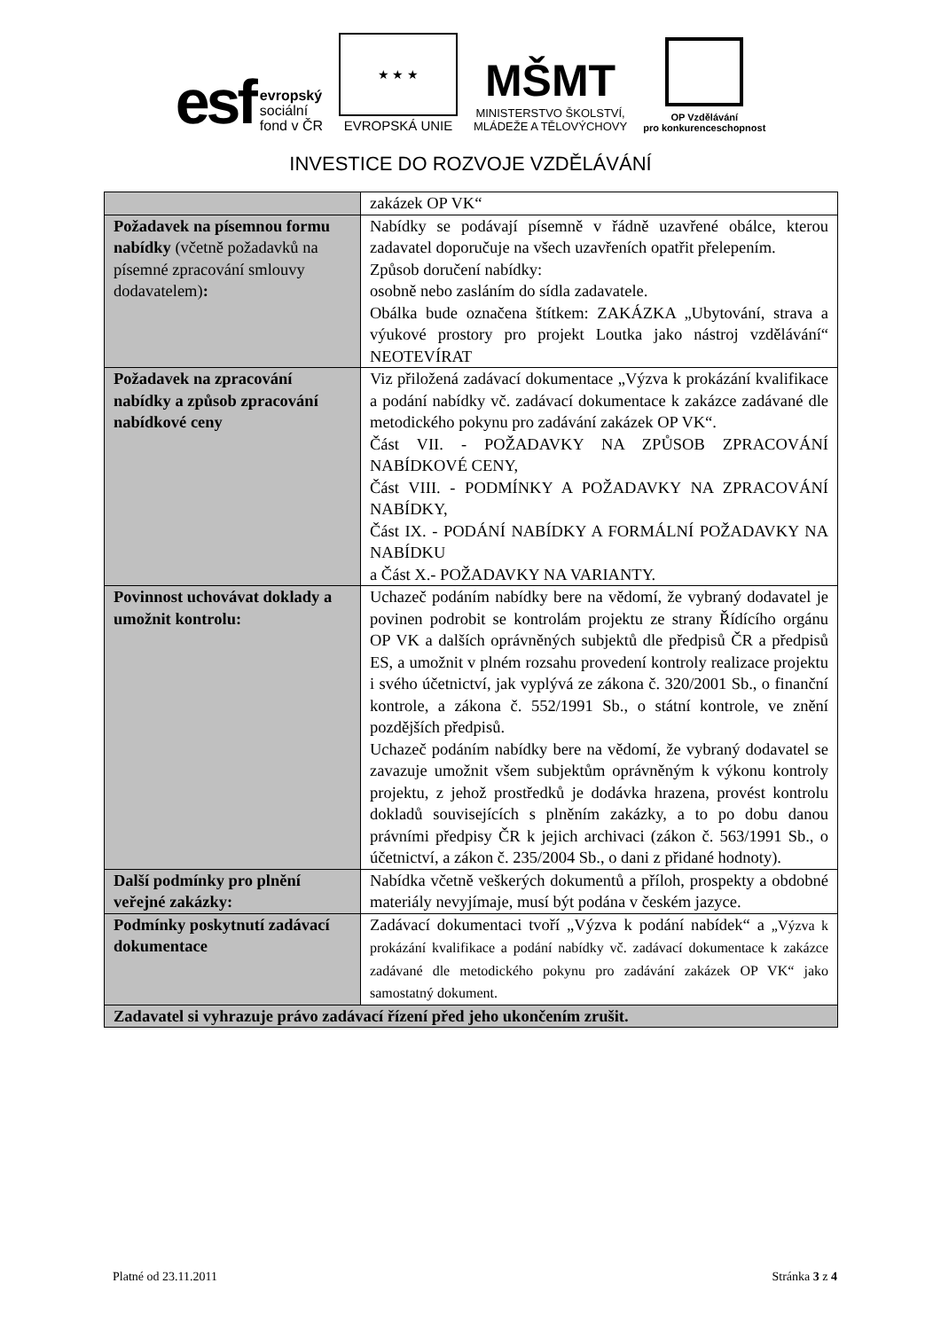esf evropský
sociální
fond v ČR
★ ★ ★
EVROPSKÁ UNIE
MŠMT
MINISTERSTVO ŠKOLSTVÍ,
MLÁDEŽE A TĚLOVÝCHOVY
OP Vzdělávání
pro konkurenceschopnost
INVESTICE DO ROZVOJE VZDĚLÁVÁNÍ
| | zakázek OP VK“ |
| Požadavek na písemnou formu nabídky (včetně požadavků na písemné zpracování smlouvy dodavatelem) : | Nabídky se podávají písemně v řádně uzavřené obálce, kterou zadavatel doporučuje na všech uzavřeních opatřit přelepením. Způsob doručení nabídky: osobně nebo zasláním do sídla zadavatele. Obálka bude označena štítkem: ZAKÁZKA „Ubytování, strava a výukové prostory pro projekt Loutka jako nástroj vzdělávání“ NEOTEVÍRAT |
| Požadavek na zpracování nabídky a způsob zpracování nabídkové ceny | Viz přiložená zadávací dokumentace „Výzva k prokázání kvalifikace a podání nabídky vč. zadávací dokumentace k zakázce zadávané dle metodického pokynu pro zadávání zakázek OP VK“. Část VII. - POŽADAVKY NA ZPŮSOB ZPRACOVÁNÍ NABÍDKOVÉ CENY, Část VIII. - PODMÍNKY A POŽADAVKY NA ZPRACOVÁNÍ NABÍDKY, Část IX. - PODÁNÍ NABÍDKY A FORMÁLNÍ POŽADAVKY NA NABÍDKU a Část X.- POŽADAVKY NA VARIANTY. |
| Povinnost uchovávat doklady a umožnit kontrolu: | Uchazeč podáním nabídky bere na vědomí, že vybraný dodavatel je povinen podrobit se kontrolám projektu ze strany Řídícího orgánu OP VK a dalších oprávněných subjektů dle předpisů ČR a předpisů ES, a umožnit v plném rozsahu provedení kontroly realizace projektu i svého účetnictví, jak vyplývá ze zákona č. 320/2001 Sb., o finanční kontrole, a zákona č. 552/1991 Sb., o státní kontrole, ve znění pozdějších předpisů. Uchazeč podáním nabídky bere na vědomí, že vybraný dodavatel se zavazuje umožnit všem subjektům oprávněným k výkonu kontroly projektu, z jehož prostředků je dodávka hrazena, provést kontrolu dokladů souvisejících s plněním zakázky, a to po dobu danou právními předpisy ČR k jejich archivaci (zákon č. 563/1991 Sb., o účetnictví, a zákon č. 235/2004 Sb., o dani z přidané hodnoty). |
| Další podmínky pro plnění veřejné zakázky: | Nabídka včetně veškerých dokumentů a příloh, prospekty a obdobné materiály nevyjímaje, musí být podána v českém jazyce. |
| Podmínky poskytnutí zadávací dokumentace | Zadávací dokumentaci tvoří „Výzva k podání nabídek“ a „Výzva k prokázání kvalifikace a podání nabídky vč. zadávací dokumentace k zakázce zadávané dle metodického pokynu pro zadávání zakázek OP VK“ jako samostatný dokument. |
| Zadavatel si vyhrazuje právo zadávací řízení před jeho ukončením zrušit. | |
Platné od 23.11.2011 Stránka 3 z 4